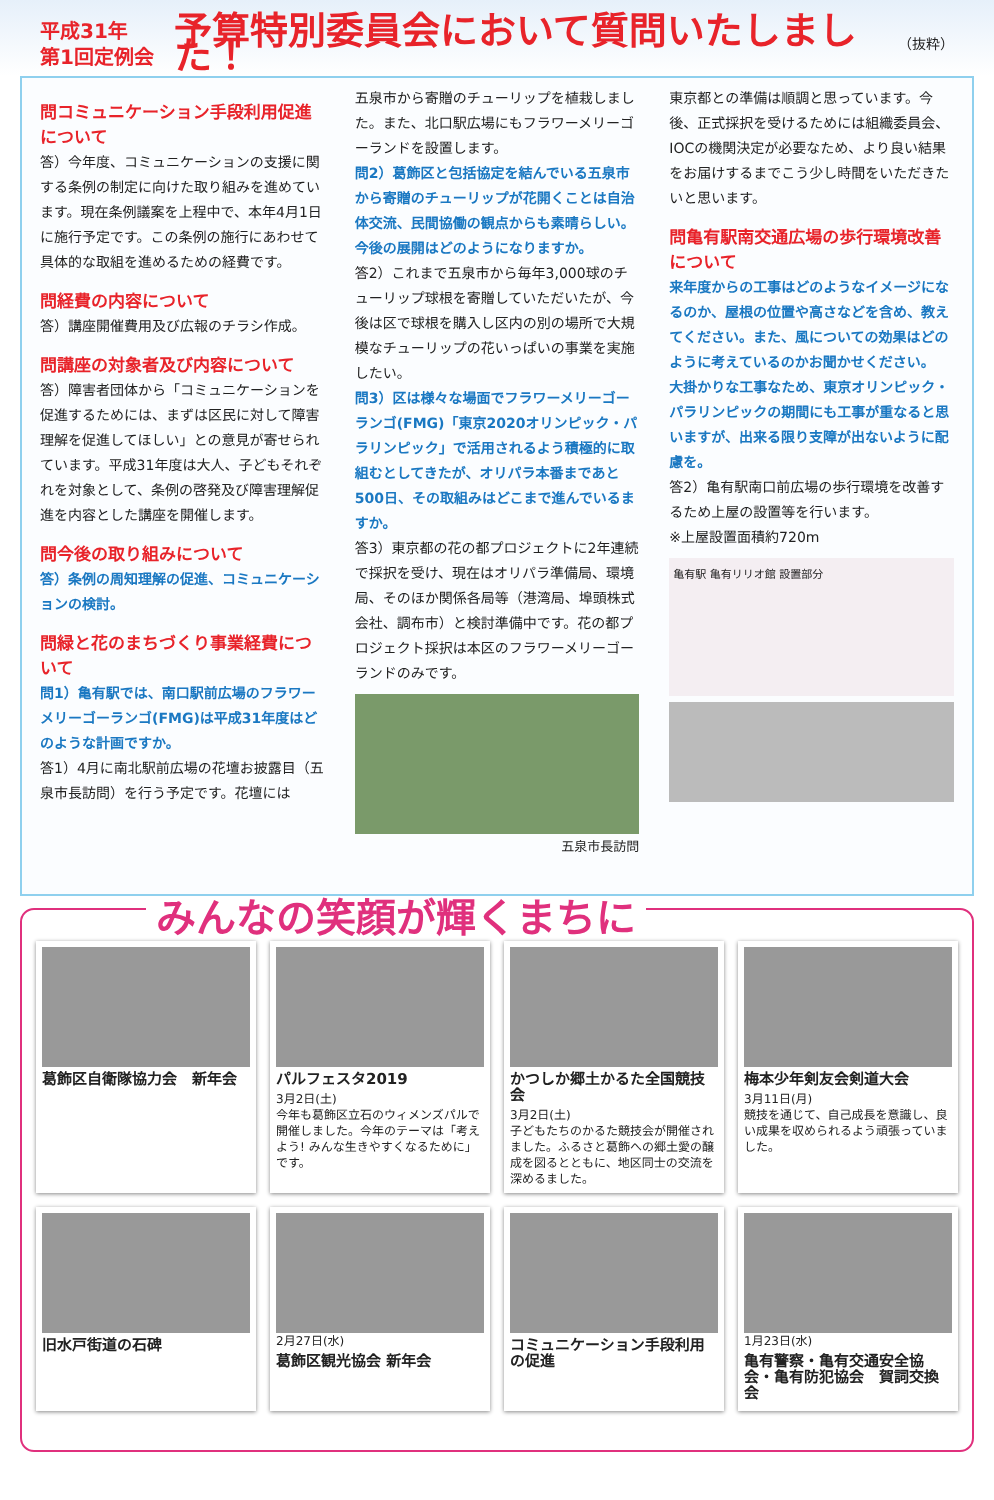平成31年
第1回定例会
予算特別委員会において質問いたしました！
（抜粋）
問コミュニケーション手段利用促進について
答）今年度、コミュニケーションの支援に関する条例の制定に向けた取り組みを進めています。現在条例議案を上程中で、本年4月1日に施行予定です。この条例の施行にあわせて具体的な取組を進めるための経費です。
問経費の内容について
答）講座開催費用及び広報のチラシ作成。
問講座の対象者及び内容について
答）障害者団体から「コミュニケーションを促進するためには、まずは区民に対して障害理解を促進してほしい」との意見が寄せられています。平成31年度は大人、子どもそれぞれを対象として、条例の啓発及び障害理解促進を内容とした講座を開催します。
問今後の取り組みについて
答）条例の周知理解の促進、コミュニケーションの検討。
問緑と花のまちづくり事業経費について
問1）亀有駅では、南口駅前広場のフラワーメリーゴーランゴ(FMG)は平成31年度はどのような計画ですか。
答1）4月に南北駅前広場の花壇お披露目（五泉市長訪問）を行う予定です。花壇には
五泉市から寄贈のチューリップを植栽しました。また、北口駅広場にもフラワーメリーゴーランドを設置します。
問2）葛飾区と包括協定を結んでいる五泉市から寄贈のチューリップが花開くことは自治体交流、民間協働の観点からも素晴らしい。今後の展開はどのようになりますか。
答2）これまで五泉市から毎年3,000球のチューリップ球根を寄贈していただいたが、今後は区で球根を購入し区内の別の場所で大規模なチューリップの花いっぱいの事業を実施したい。
問3）区は様々な場面でフラワーメリーゴーランゴ(FMG)「東京2020オリンピック・パラリンピック」で活用されるよう積極的に取組むとしてきたが、オリパラ本番まであと500日、その取組みはどこまで進んでいるますか。
答3）東京都の花の都プロジェクトに2年連続で採択を受け、現在はオリパラ準備局、環境局、そのほか関係各局等（港湾局、埠頭株式会社、調布市）と検討準備中です。花の都プロジェクト採択は本区のフラワーメリーゴーランドのみです。
五泉市長訪問
東京都との準備は順調と思っています。今後、正式採択を受けるためには組織委員会、IOCの機関決定が必要なため、より良い結果をお届けするまでこう少し時間をいただきたいと思います。
問亀有駅南交通広場の歩行環境改善について
来年度からの工事はどのようなイメージになるのか、屋根の位置や高さなどを含め、教えてください。また、風についての効果はどのように考えているのかお聞かせください。
大掛かりな工事なため、東京オリンピック・パラリンピックの期間にも工事が重なると思いますが、出来る限り支障が出ないように配慮を。
答2）亀有駅南口前広場の歩行環境を改善するため上屋の設置等を行います。
※上屋設置面積約720m
亀有駅 亀有リリオ館 設置部分
みんなの笑顔が輝くまちに
葛飾区自衛隊協力会　新年会
パルフェスタ2019
3月2日(土)
今年も葛飾区立石のウィメンズパルで開催しました。今年のテーマは「考えよう! みんな生きやすくなるために」です。
かつしか郷土かるた全国競技会
3月2日(土)
子どもたちのかるた競技会が開催されました。ふるさと葛飾への郷土愛の醸成を図るとともに、地区同士の交流を深めるました。
梅本少年剣友会剣道大会
3月11日(月)
競技を通じて、自己成長を意識し、良い成果を収められるよう頑張っていました。
旧水戸街道の石碑
2月27日(水)
葛飾区観光協会 新年会
コミュニケーション手段利用の促進
1月23日(水)
亀有警察・亀有交通安全協会・亀有防犯協会　賀詞交換会